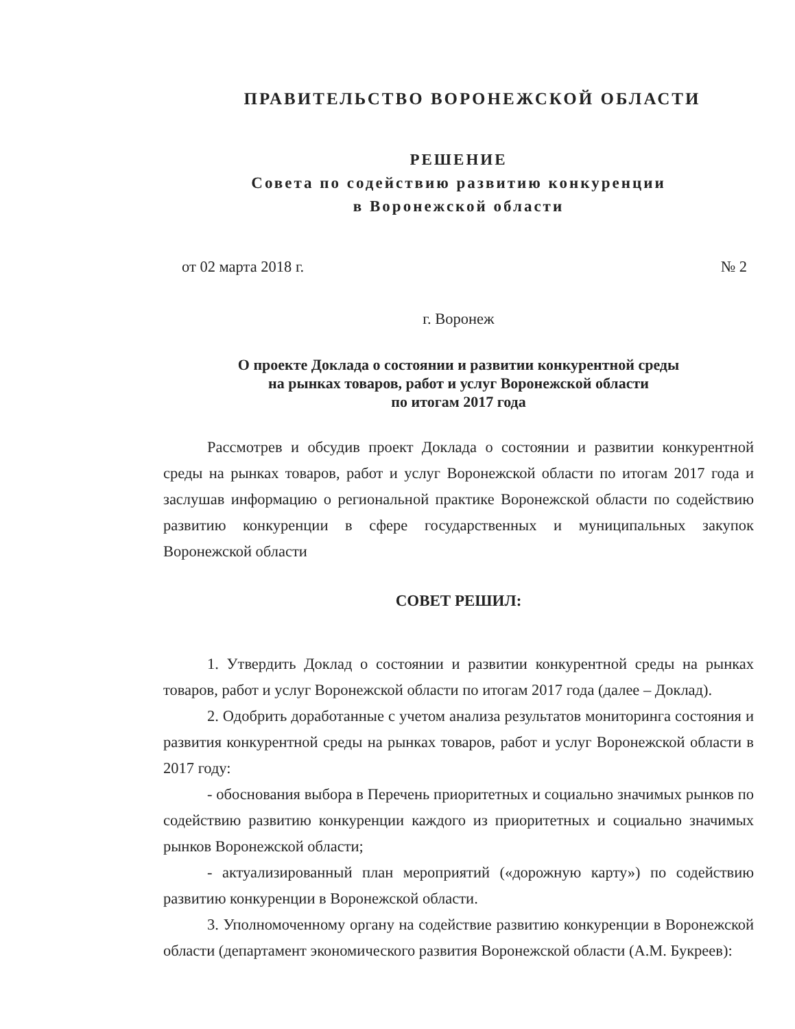ПРАВИТЕЛЬСТВО ВОРОНЕЖСКОЙ ОБЛАСТИ
РЕШЕНИЕ
Совета по содействию развитию конкуренции
в Воронежской области
от 02 марта 2018 г. № 2
г. Воронеж
О проекте Доклада о состоянии и развитии конкурентной среды
на рынках товаров, работ и услуг Воронежской области
по итогам 2017 года
Рассмотрев и обсудив проект Доклада о состоянии и развитии конкурентной среды на рынках товаров, работ и услуг Воронежской области по итогам 2017 года и заслушав информацию о региональной практике Воронежской области по содействию развитию конкуренции в сфере государственных и муниципальных закупок Воронежской области
СОВЕТ РЕШИЛ:
1. Утвердить Доклад о состоянии и развитии конкурентной среды на рынках товаров, работ и услуг Воронежской области по итогам 2017 года (далее – Доклад).
2. Одобрить доработанные с учетом анализа результатов мониторинга состояния и развития конкурентной среды на рынках товаров, работ и услуг Воронежской области в 2017 году:
- обоснования выбора в Перечень приоритетных и социально значимых рынков по содействию развитию конкуренции каждого из приоритетных и социально значимых рынков Воронежской области;
- актуализированный план мероприятий («дорожную карту») по содействию развитию конкуренции в Воронежской области.
3. Уполномоченному органу на содействие развитию конкуренции в Воронежской области (департамент экономического развития Воронежской области (А.М. Букреев):